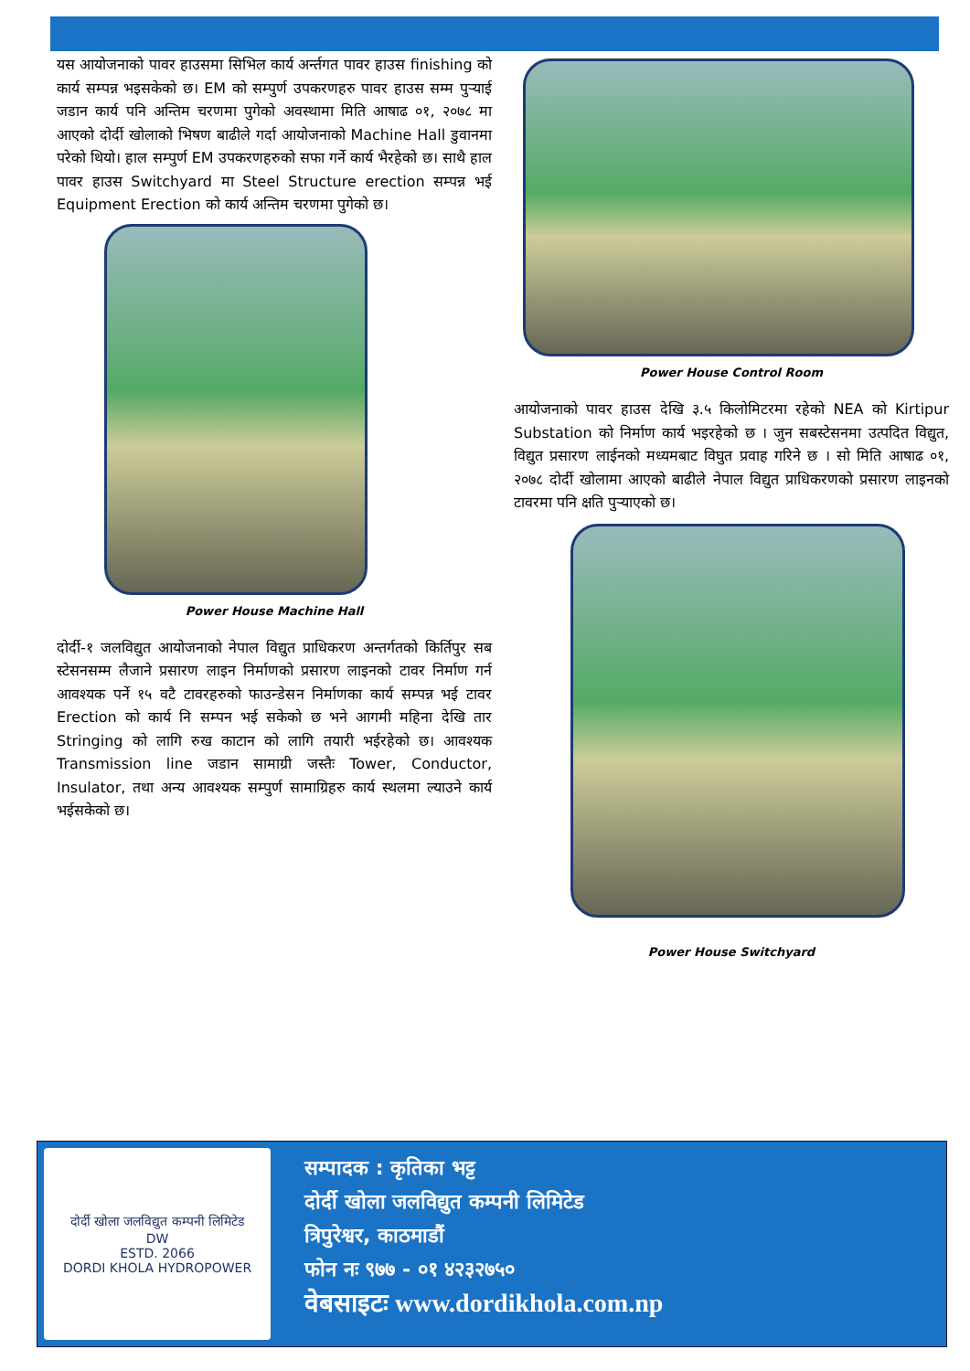यस आयोजनाको पावर हाउसमा सिभिल कार्य अर्न्तगत पावर हाउस finishing को कार्य सम्पन्न भइसकेको छ। EM को सम्पुर्ण उपकरणहरु पावर हाउस सम्म पुऱ्याई जडान कार्य पनि अन्तिम चरणमा पुगेको अवस्थामा मिति आषाढ ०१, २०७८ मा आएको दोर्दी खोलाको भिषण बाढीले गर्दा आयोजनाको Machine Hall डुवानमा परेको थियो। हाल सम्पुर्ण EM उपकरणहरुको सफा गर्ने कार्य भैरहेको छ। साथै हाल पावर हाउस Switchyard मा Steel Structure erection सम्पन्न भई Equipment Erection को कार्य अन्तिम चरणमा पुगेको छ।
Power House Machine Hall
दोर्दी-१ जलविद्युत आयोजनाको नेपाल विद्युत प्राधिकरण अन्तर्गतको किर्तिपुर सब स्टेसनसम्म लैजाने प्रसारण लाइन निर्माणको प्रसारण लाइनको टावर निर्माण गर्न आवश्यक पर्ने १५ वटै टावरहरुको फाउन्डेसन निर्माणका कार्य सम्पन्न भई टावर Erection को कार्य नि सम्पन भई सकेको छ भने आगमी महिना देखि तार Stringing को लागि रुख काटान को लागि तयारी भईरहेको छ। आवश्यक Transmission line जडान सामाग्री जस्तैः Tower, Conductor, Insulator, तथा अन्य आवश्यक सम्पुर्ण सामाग्रिहरु कार्य स्थलमा ल्याउने कार्य भईसकेको छ।
Power House Control Room
आयोजनाको पावर हाउस देखि ३.५ किलोमिटरमा रहेको NEA को Kirtipur Substation को निर्माण कार्य भइरहेको छ । जुन सबस्टेसनमा उत्पदित विद्युत, विद्युत प्रसारण लाईनको मध्यमबाट विघुत प्रवाह गरिने छ । सो मिति आषाढ ०१, २०७८ दोर्दी खोलामा आएको बाढीले नेपाल विद्युत प्राधिकरणको प्रसारण लाइनको टावरमा पनि क्षति पुऱ्याएको छ।
Power House Switchyard
दोर्दी खोला जलविद्युत कम्पनी लिमिटेड
DW
ESTD. 2066
DORDI KHOLA HYDROPOWER
सम्पादक : कृतिका भट्ट
दोर्दी खोला जलविद्युत कम्पनी लिमिटेड
त्रिपुरेश्वर, काठमाडौं
फोन नः ९७७ - ०१ ४२३२७५०
वेबसाइटः www.dordikhola.com.np